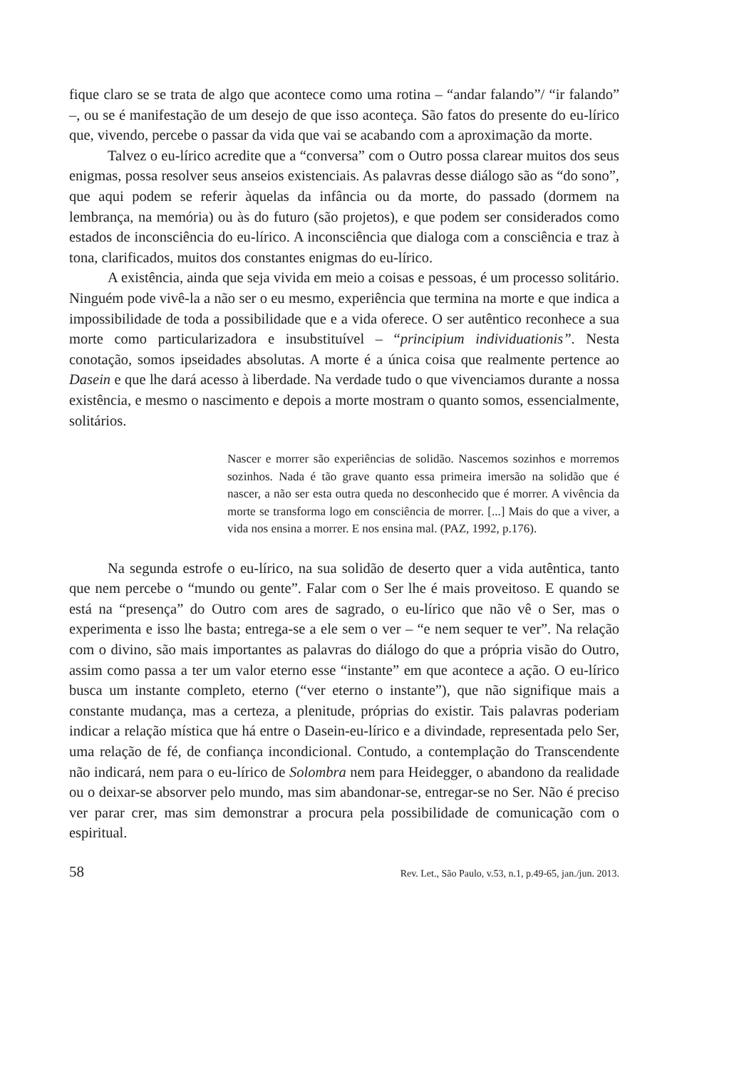fique claro se se trata de algo que acontece como uma rotina – “andar falando”/ “ir falando” –, ou se é manifestação de um desejo de que isso aconteça. São fatos do presente do eu-lírico que, vivendo, percebe o passar da vida que vai se acabando com a aproximação da morte.
Talvez o eu-lírico acredite que a “conversa” com o Outro possa clarear muitos dos seus enigmas, possa resolver seus anseios existenciais. As palavras desse diálogo são as “do sono”, que aqui podem se referir àquelas da infância ou da morte, do passado (dormem na lembrança, na memória) ou às do futuro (são projetos), e que podem ser considerados como estados de inconsciência do eu-lírico. A inconsciência que dialoga com a consciência e traz à tona, clarificados, muitos dos constantes enigmas do eu-lírico.
A existência, ainda que seja vivida em meio a coisas e pessoas, é um processo solitário. Ninguém pode vivê-la a não ser o eu mesmo, experiência que termina na morte e que indica a impossibilidade de toda a possibilidade que e a vida oferece. O ser autêntico reconhece a sua morte como particularizadora e insubstituível – “principium individuationis”. Nesta conotação, somos ipseidades absolutas. A morte é a única coisa que realmente pertence ao Dasein e que lhe dará acesso à liberdade. Na verdade tudo o que vivenciamos durante a nossa existência, e mesmo o nascimento e depois a morte mostram o quanto somos, essencialmente, solitários.
Nascer e morrer são experiências de solidão. Nascemos sozinhos e morremos sozinhos. Nada é tão grave quanto essa primeira imersão na solidão que é nascer, a não ser esta outra queda no desconhecido que é morrer. A vivência da morte se transforma logo em consciência de morrer. [...] Mais do que a viver, a vida nos ensina a morrer. E nos ensina mal. (PAZ, 1992, p.176).
Na segunda estrofe o eu-lírico, na sua solidão de deserto quer a vida autêntica, tanto que nem percebe o “mundo ou gente”. Falar com o Ser lhe é mais proveitoso. E quando se está na “presença” do Outro com ares de sagrado, o eu-lírico que não vê o Ser, mas o experimenta e isso lhe basta; entrega-se a ele sem o ver – “e nem sequer te ver”. Na relação com o divino, são mais importantes as palavras do diálogo do que a própria visão do Outro, assim como passa a ter um valor eterno esse “instante” em que acontece a ação. O eu-lírico busca um instante completo, eterno (“ver eterno o instante”), que não signifique mais a constante mudança, mas a certeza, a plenitude, próprias do existir. Tais palavras poderiam indicar a relação mística que há entre o Dasein-eu-lírico e a divindade, representada pelo Ser, uma relação de fé, de confiança incondicional. Contudo, a contemplação do Transcendente não indicará, nem para o eu-lírico de Solombra nem para Heidegger, o abandono da realidade ou o deixar-se absorver pelo mundo, mas sim abandonar-se, entregar-se no Ser. Não é preciso ver parar crer, mas sim demonstrar a procura pela possibilidade de comunicação com o espiritual.
58 Rev. Let., São Paulo, v.53, n.1, p.49-65, jan./jun. 2013.